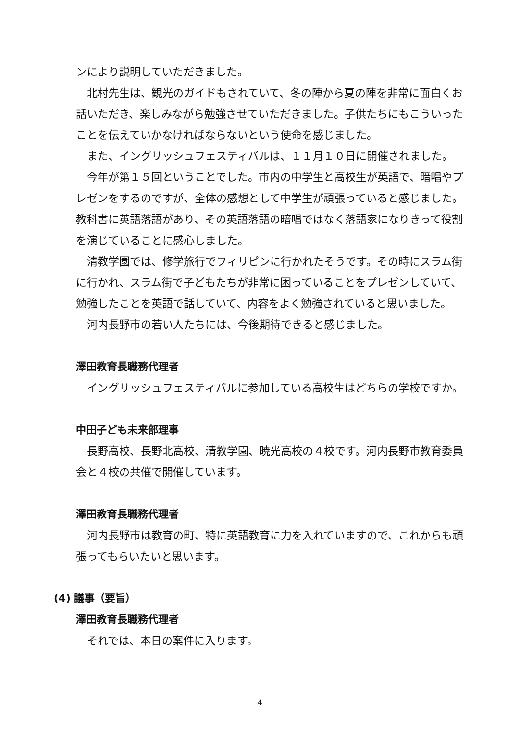ンにより説明していただきました。
北村先生は、観光のガイドもされていて、冬の陣から夏の陣を非常に面白くお話いただき、楽しみながら勉強させていただきました。子供たちにもこういったことを伝えていかなければならないという使命を感じました。
また、イングリッシュフェスティバルは、１１月１０日に開催されました。
今年が第１５回ということでした。市内の中学生と高校生が英語で、暗唱やプレゼンをするのですが、全体の感想として中学生が頑張っていると感じました。教科書に英語落語があり、その英語落語の暗唱ではなく落語家になりきって役割を演じていることに感心しました。
清教学園では、修学旅行でフィリピンに行かれたそうです。その時にスラム街に行かれ、スラム街で子どもたちが非常に困っていることをプレゼンしていて、勉強したことを英語で話していて、内容をよく勉強されていると思いました。
河内長野市の若い人たちには、今後期待できると感じました。
澤田教育長職務代理者
イングリッシュフェスティバルに参加している高校生はどちらの学校ですか。
中田子ども未来部理事
長野高校、長野北高校、清教学園、暁光高校の４校です。河内長野市教育委員会と４校の共催で開催しています。
澤田教育長職務代理者
河内長野市は教育の町、特に英語教育に力を入れていますので、これからも頑張ってもらいたいと思います。
(4) 議事（要旨）
澤田教育長職務代理者
それでは、本日の案件に入ります。
4